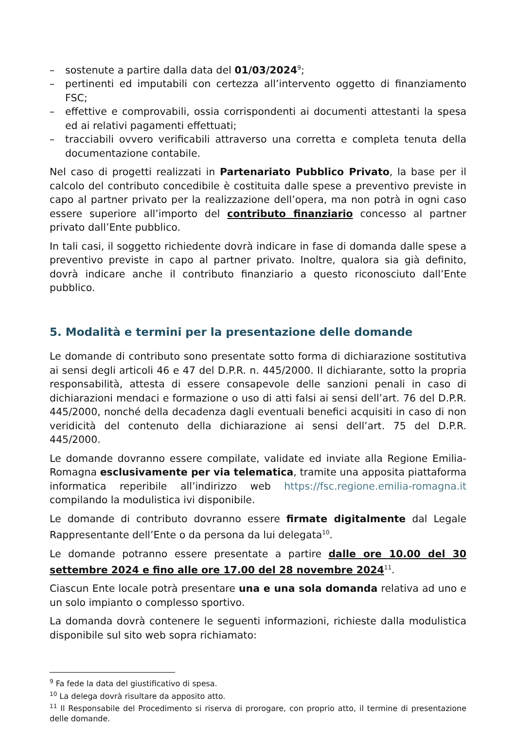– sostenute a partire dalla data del 01/03/2024<sup>9</sup>;
– pertinenti ed imputabili con certezza all’intervento oggetto di finanziamento FSC;
– effettive e comprovabili, ossia corrispondenti ai documenti attestanti la spesa ed ai relativi pagamenti effettuati;
– tracciabili ovvero verificabili attraverso una corretta e completa tenuta della documentazione contabile.
Nel caso di progetti realizzati in Partenariato Pubblico Privato, la base per il calcolo del contributo concedibile è costituita dalle spese a preventivo previste in capo al partner privato per la realizzazione dell’opera, ma non potrà in ogni caso essere superiore all’importo del contributo finanziario concesso al partner privato dall’Ente pubblico.
In tali casi, il soggetto richiedente dovrà indicare in fase di domanda dalle spese a preventivo previste in capo al partner privato. Inoltre, qualora sia già definito, dovrà indicare anche il contributo finanziario a questo riconosciuto dall’Ente pubblico.
5. Modalità e termini per la presentazione delle domande
Le domande di contributo sono presentate sotto forma di dichiarazione sostitutiva ai sensi degli articoli 46 e 47 del D.P.R. n. 445/2000. Il dichiarante, sotto la propria responsabilità, attesta di essere consapevole delle sanzioni penali in caso di dichiarazioni mendaci e formazione o uso di atti falsi ai sensi dell’art. 76 del D.P.R. 445/2000, nonché della decadenza dagli eventuali benefici acquisiti in caso di non veridicità del contenuto della dichiarazione ai sensi dell’art. 75 del D.P.R. 445/2000.
Le domande dovranno essere compilate, validate ed inviate alla Regione Emilia-Romagna esclusivamente per via telematica, tramite una apposita piattaforma informatica reperibile all’indirizzo web https://fsc.regione.emilia-romagna.it compilando la modulistica ivi disponibile.
Le domande di contributo dovranno essere firmate digitalmente dal Legale Rappresentante dell’Ente o da persona da lui delegata<sup>10</sup>.
Le domande potranno essere presentate a partire dalle ore 10.00 del 30 settembre 2024 e fino alle ore 17.00 del 28 novembre 2024<sup>11</sup>.
Ciascun Ente locale potrà presentare una e una sola domanda relativa ad uno e un solo impianto o complesso sportivo.
La domanda dovrà contenere le seguenti informazioni, richieste dalla modulistica disponibile sul sito web sopra richiamato:
<sup>9</sup> Fa fede la data del giustificativo di spesa.
<sup>10</sup> La delega dovrà risultare da apposito atto.
<sup>11</sup> Il Responsabile del Procedimento si riserva di prorogare, con proprio atto, il termine di presentazione delle domande.